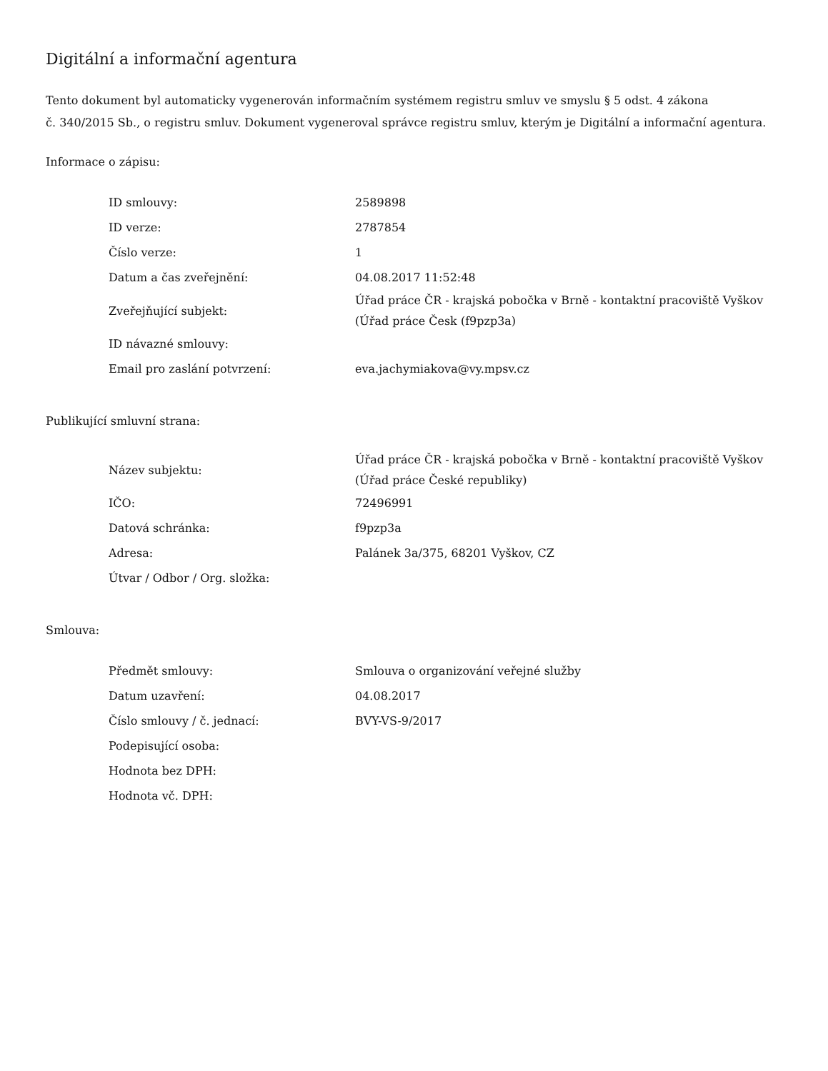Digitální a informační agentura
Tento dokument byl automaticky vygenerován informačním systémem registru smluv ve smyslu § 5 odst. 4 zákona
č. 340/2015 Sb., o registru smluv. Dokument vygeneroval správce registru smluv, kterým je Digitální a informační agentura.
Informace o zápisu:
| ID smlouvy: | 2589898 |
| ID verze: | 2787854 |
| Číslo verze: | 1 |
| Datum a čas zveřejnění: | 04.08.2017 11:52:48 |
| Zveřejňující subjekt: | Úřad práce ČR - krajská pobočka v Brně - kontaktní pracoviště Vyškov (Úřad práce Česk (f9pzp3a) |
| ID návazné smlouvy: | |
| Email pro zaslání potvrzení: | eva.jachymiakova@vy.mpsv.cz |
Publikující smluvní strana:
| Název subjektu: | Úřad práce ČR - krajská pobočka v Brně - kontaktní pracoviště Vyškov (Úřad práce České republiky) |
| IČO: | 72496991 |
| Datová schránka: | f9pzp3a |
| Adresa: | Palánek 3a/375, 68201 Vyškov, CZ |
| Útvar / Odbor / Org. složka: | |
Smlouva:
| Předmět smlouvy: | Smlouva o organizování veřejné služby |
| Datum uzavření: | 04.08.2017 |
| Číslo smlouvy / č. jednací: | BVY-VS-9/2017 |
| Podepisující osoba: | |
| Hodnota bez DPH: | |
| Hodnota vč. DPH: | |